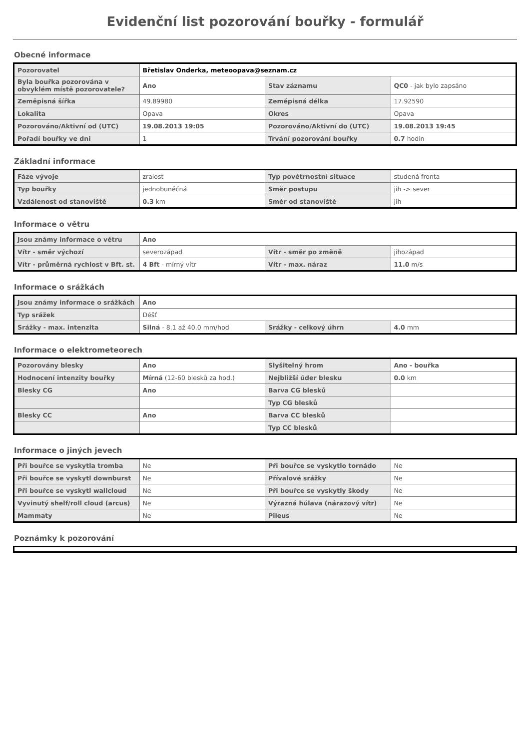Evidenční list pozorování bouřky - formulář
Obecné informace
| Pozorovatel | Břetislav Onderka, meteoopava@seznam.cz | | |
| Byla bouřka pozorována v obvyklém místě pozorovatele? | Ano | Stav záznamu | QC0 - jak bylo zapsáno |
| Zeměpisná šířka | 49.89980 | Zeměpisná délka | 17.92590 |
| Lokalita | Opava | Okres | Opava |
| Pozorováno/Aktivní od (UTC) | 19.08.2013 19:05 | Pozorováno/Aktivní do (UTC) | 19.08.2013 19:45 |
| Pořadí bouřky ve dni | 1 | Trvání pozorování bouřky | 0.7 hodin |
Základní informace
| Fáze vývoje | zralost | Typ povětrnostní situace | studená fronta |
| Typ bouřky | jednobuněčná | Směr postupu | jih -> sever |
| Vzdálenost od stanoviště | 0.3 km | Směr od stanoviště | jih |
Informace o větru
| Jsou známy informace o větru | Ano | | |
| Vítr - směr výchozí | severozápad | Vítr - směr po změně | jihozápad |
| Vítr - průměrná rychlost v Bft. st. | 4 Bft - mírný vítr | Vítr - max. náraz | 11.0 m/s |
Informace o srážkách
| Jsou známy informace o srážkách | Ano | | |
| Typ srážek | Déšť | | |
| Srážky - max. intenzita | Silná - 8.1 až 40.0 mm/hod | Srážky - celkový úhrn | 4.0 mm |
Informace o elektrometeorech
| Pozorovány blesky | Ano | Slyšitelný hrom | Ano - bouřka |
| Hodnocení intenzity bouřky | Mírná (12-60 blesků za hod.) | Nejbližší úder blesku | 0.0 km |
| Blesky CG | Ano | Barva CG blesků | |
| | | Typ CG blesků | |
| Blesky CC | Ano | Barva CC blesků | |
| | | Typ CC blesků | |
Informace o jiných jevech
| Při bouřce se vyskytla tromba | Ne | Při bouřce se vyskytlo tornádo | Ne |
| Při bouřce se vyskytl downburst | Ne | Přívalové srážky | Ne |
| Při bouřce se vyskytl wallcloud | Ne | Při bouřce se vyskytly škody | Ne |
| Vyvinutý shelf/roll cloud (arcus) | Ne | Výrazná húlava (nárazový vítr) | Ne |
| Mammaty | Ne | Pileus | Ne |
Poznámky k pozorování